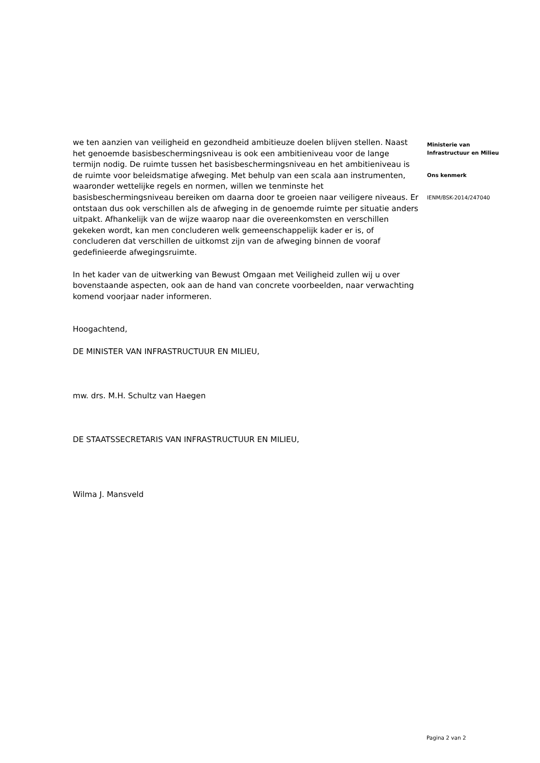we ten aanzien van veiligheid en gezondheid ambitieuze doelen blijven stellen. Naast het genoemde basisbeschermingsniveau is ook een ambitieniveau voor de lange termijn nodig. De ruimte tussen het basisbeschermingsniveau en het ambitieniveau is de ruimte voor beleidsmatige afweging. Met behulp van een scala aan instrumenten, waaronder wettelijke regels en normen, willen we tenminste het basisbeschermingsniveau bereiken om daarna door te groeien naar veiligere niveaus. Er ontstaan dus ook verschillen als de afweging in de genoemde ruimte per situatie anders uitpakt. Afhankelijk van de wijze waarop naar die overeenkomsten en verschillen gekeken wordt, kan men concluderen welk gemeenschappelijk kader er is, of concluderen dat verschillen de uitkomst zijn van de afweging binnen de vooraf gedefinieerde afwegingsruimte.
In het kader van de uitwerking van Bewust Omgaan met Veiligheid zullen wij u over bovenstaande aspecten, ook aan de hand van concrete voorbeelden, naar verwachting komend voorjaar nader informeren.
Hoogachtend,
DE MINISTER VAN INFRASTRUCTUUR EN MILIEU,
mw. drs. M.H. Schultz van Haegen
DE STAATSSECRETARIS VAN INFRASTRUCTUUR EN MILIEU,
Wilma J. Mansveld
Ministerie van
Infrastructuur en Milieu
Ons kenmerk
IENM/BSK-2014/247040
Pagina 2 van 2